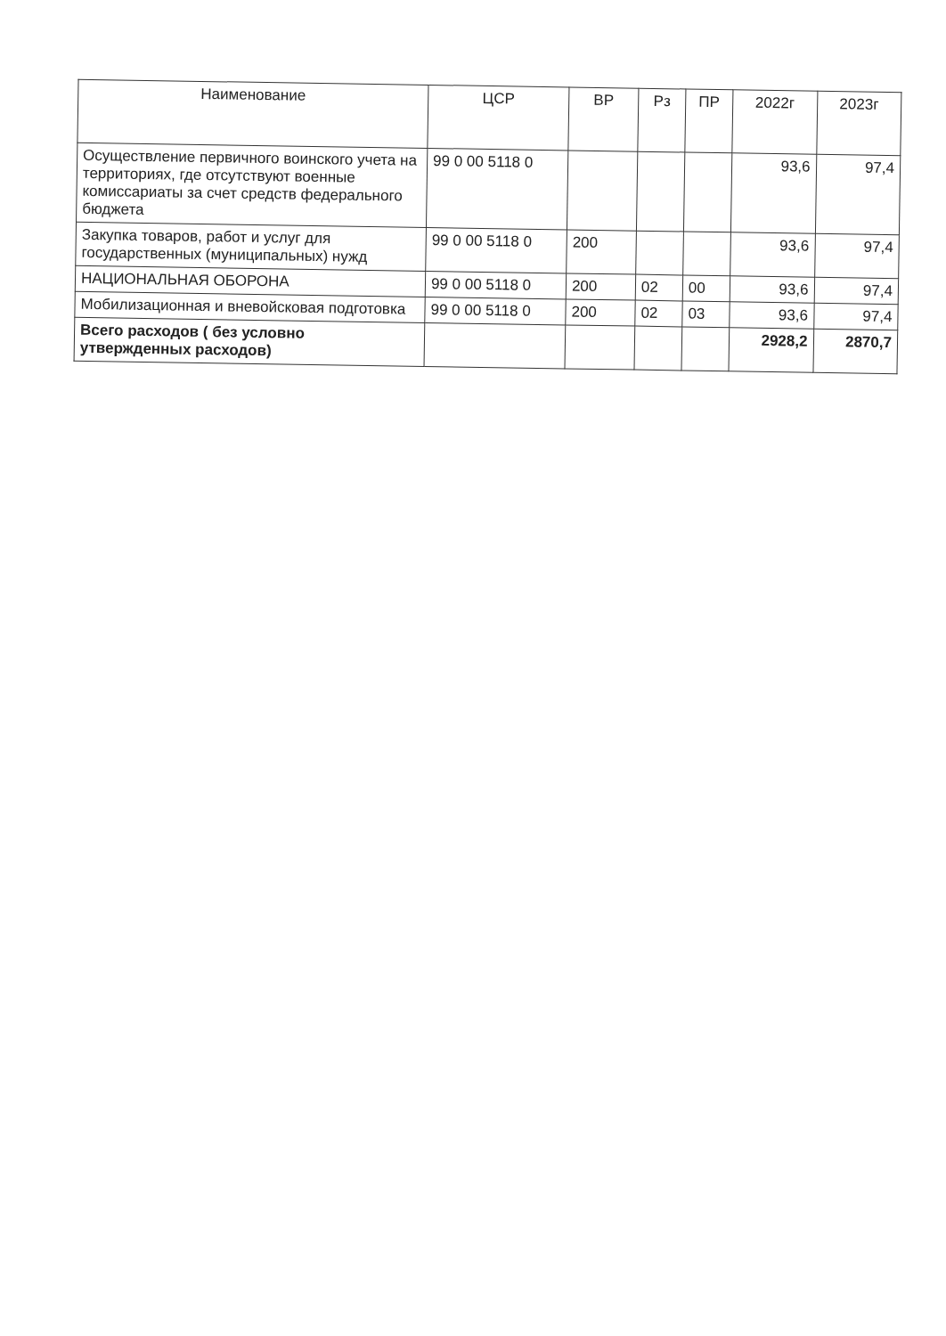| Наименование | ЦСР | ВР | Рз | ПР | 2022г | 2023г |
| --- | --- | --- | --- | --- | --- | --- |
| Осуществление первичного воинского учета на территориях, где отсутствуют военные комиссариаты за счет средств федерального бюджета | 99 0 00 5118 0 | | | | 93,6 | 97,4 |
| Закупка товаров, работ и услуг для государственных (муниципальных) нужд | 99 0 00 5118 0 | 200 | | | 93,6 | 97,4 |
| НАЦИОНАЛЬНАЯ ОБОРОНА | 99 0 00 5118 0 | 200 | 02 | 00 | 93,6 | 97,4 |
| Мобилизационная и вневойсковая подготовка | 99 0 00 5118 0 | 200 | 02 | 03 | 93,6 | 97,4 |
| Всего расходов ( без условно утвержденных расходов) | | | | | 2928,2 | 2870,7 |